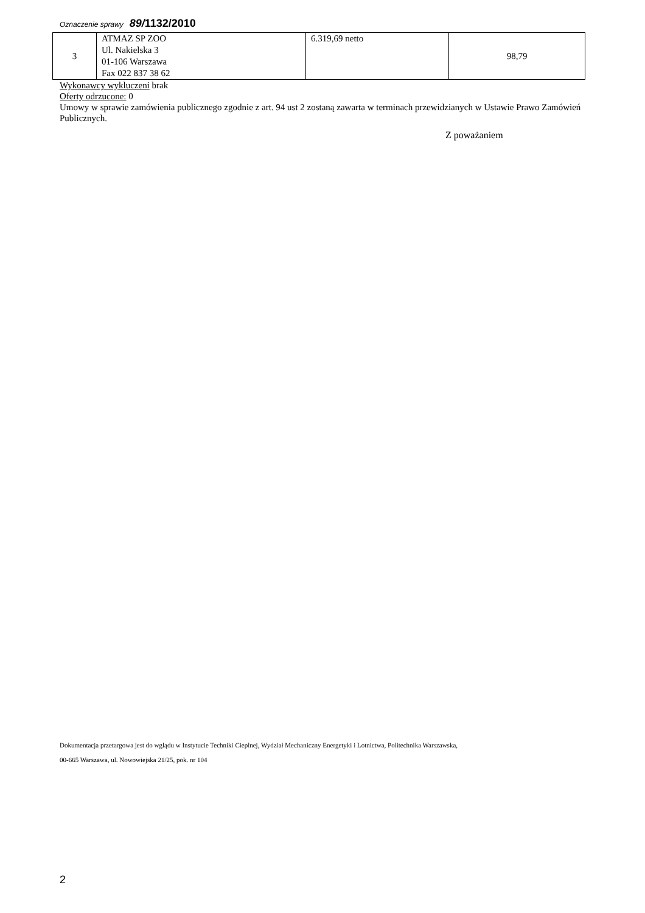Oznaczenie sprawy 89/1132/2010
| 3 | ATMAZ SP ZOO Ul. Nakielska 3 01-106 Warszawa Fax 022 837 38 62 | 6.319,69 netto | 98,79 |
Wykonawcy wykluczeni brak
Oferty odrzucone: 0
Umowy w sprawie zamówienia publicznego zgodnie z art. 94 ust 2 zostaną zawarta w terminach przewidzianych w Ustawie Prawo Zamówień Publicznych.
Z poważaniem
Dokumentacja przetargowa jest do wglądu w Instytucie Techniki Cieplnej, Wydział Mechaniczny Energetyki i Lotnictwa, Politechnika Warszawska,
00-665 Warszawa, ul. Nowowiejska 21/25, pok. nr 104
2